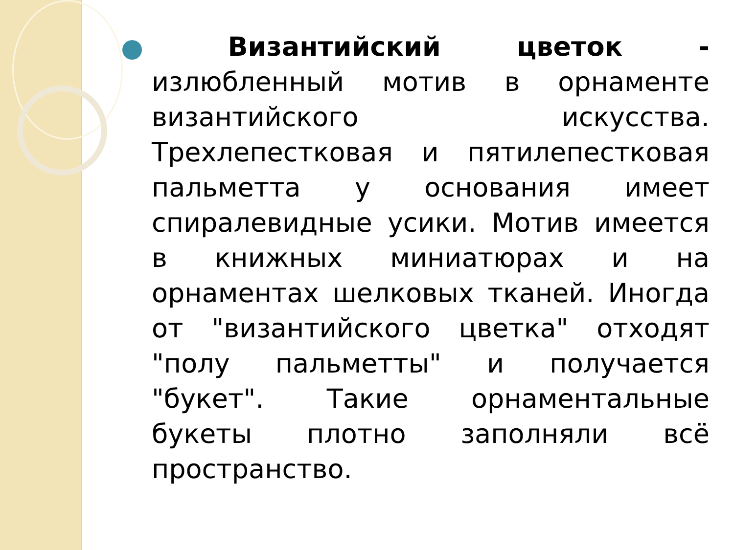Византийский цветок - излюбленный мотив в орнаменте византийского искусства. Трехлепестковая и пятилепестковая пальметта у основания имеет спиралевидные усики. Мотив имеется в книжных миниатюрах и на орнаментах шелковых тканей. Иногда от "византийского цветка" отходят "полу пальметты" и получается "букет". Такие орнаментальные букеты плотно заполняли всё пространство.